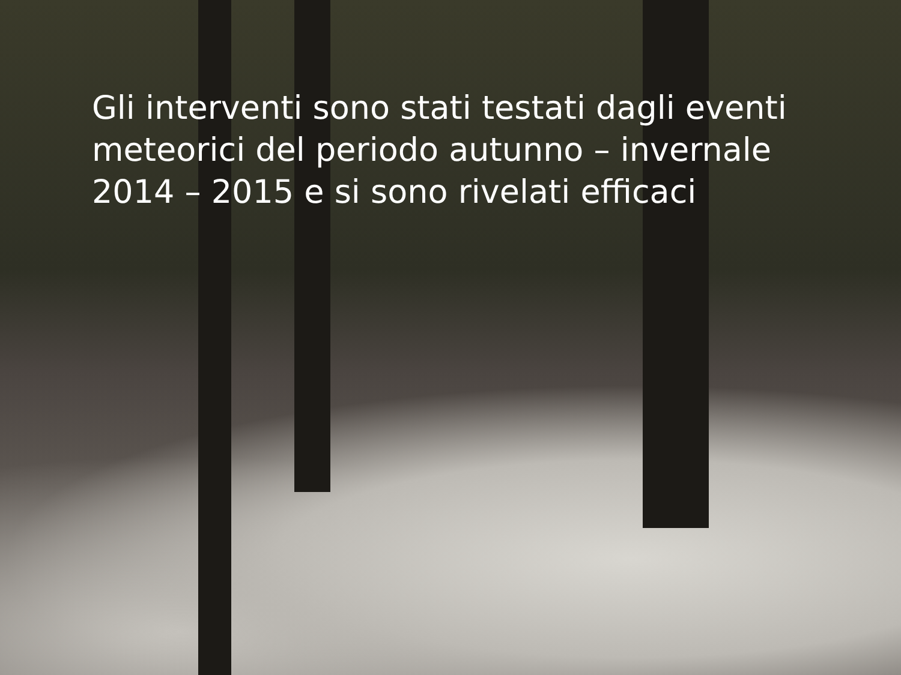Gli interventi sono stati testati dagli eventi meteorici del periodo autunno – invernale 2014 – 2015 e si sono rivelati efficaci